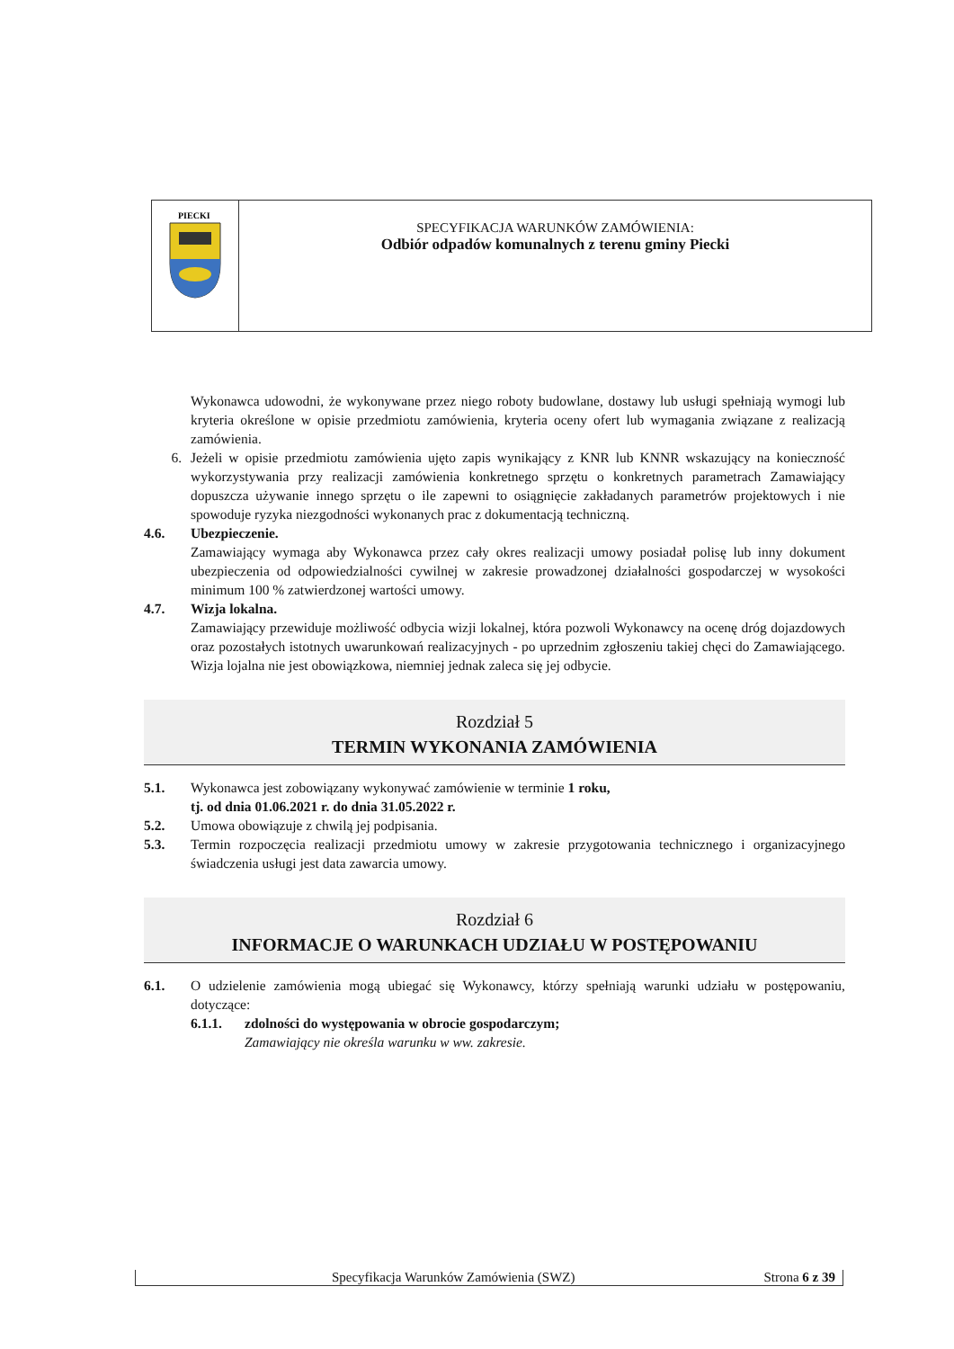PIECKI
SPECYFIKACJA WARUNKÓW ZAMÓWIENIA:
Odbiór odpadów komunalnych z terenu gminy Piecki
Wykonawca udowodni, że wykonywane przez niego roboty budowlane, dostawy lub usługi spełniają wymogi lub kryteria określone w opisie przedmiotu zamówienia, kryteria oceny ofert lub wymagania związane z realizacją zamówienia.
6. Jeżeli w opisie przedmiotu zamówienia ujęto zapis wynikający z KNR lub KNNR wskazujący na konieczność wykorzystywania przy realizacji zamówienia konkretnego sprzętu o konkretnych parametrach Zamawiający dopuszcza używanie innego sprzętu o ile zapewni to osiągnięcie zakładanych parametrów projektowych i nie spowoduje ryzyka niezgodności wykonanych prac z dokumentacją techniczną.
4.6. Ubezpieczenie.
Zamawiający wymaga aby Wykonawca przez cały okres realizacji umowy posiadał polisę lub inny dokument ubezpieczenia od odpowiedzialności cywilnej w zakresie prowadzonej działalności gospodarczej w wysokości minimum 100 % zatwierdzonej wartości umowy.
4.7. Wizja lokalna.
Zamawiający przewiduje możliwość odbycia wizji lokalnej, która pozwoli Wykonawcy na ocenę dróg dojazdowych oraz pozostałych istotnych uwarunkowań realizacyjnych - po uprzednim zgłoszeniu takiej chęci do Zamawiającego. Wizja lojalna nie jest obowiązkowa, niemniej jednak zaleca się jej odbycie.
Rozdział 5
TERMIN WYKONANIA ZAMÓWIENIA
5.1. Wykonawca jest zobowiązany wykonywać zamówienie w terminie 1 roku,
tj. od dnia 01.06.2021 r. do dnia 31.05.2022 r.
5.2. Umowa obowiązuje z chwilą jej podpisania.
5.3. Termin rozpoczęcia realizacji przedmiotu umowy w zakresie przygotowania technicznego i organizacyjnego świadczenia usługi jest data zawarcia umowy.
Rozdział 6
INFORMACJE O WARUNKACH UDZIAŁU W POSTĘPOWANIU
6.1. O udzielenie zamówienia mogą ubiegać się Wykonawcy, którzy spełniają warunki udziału w postępowaniu, dotyczące:
6.1.1. zdolności do występowania w obrocie gospodarczym;
Zamawiający nie określa warunku w ww. zakresie.
Specyfikacja Warunków Zamówienia (SWZ) Strona 6 z 39